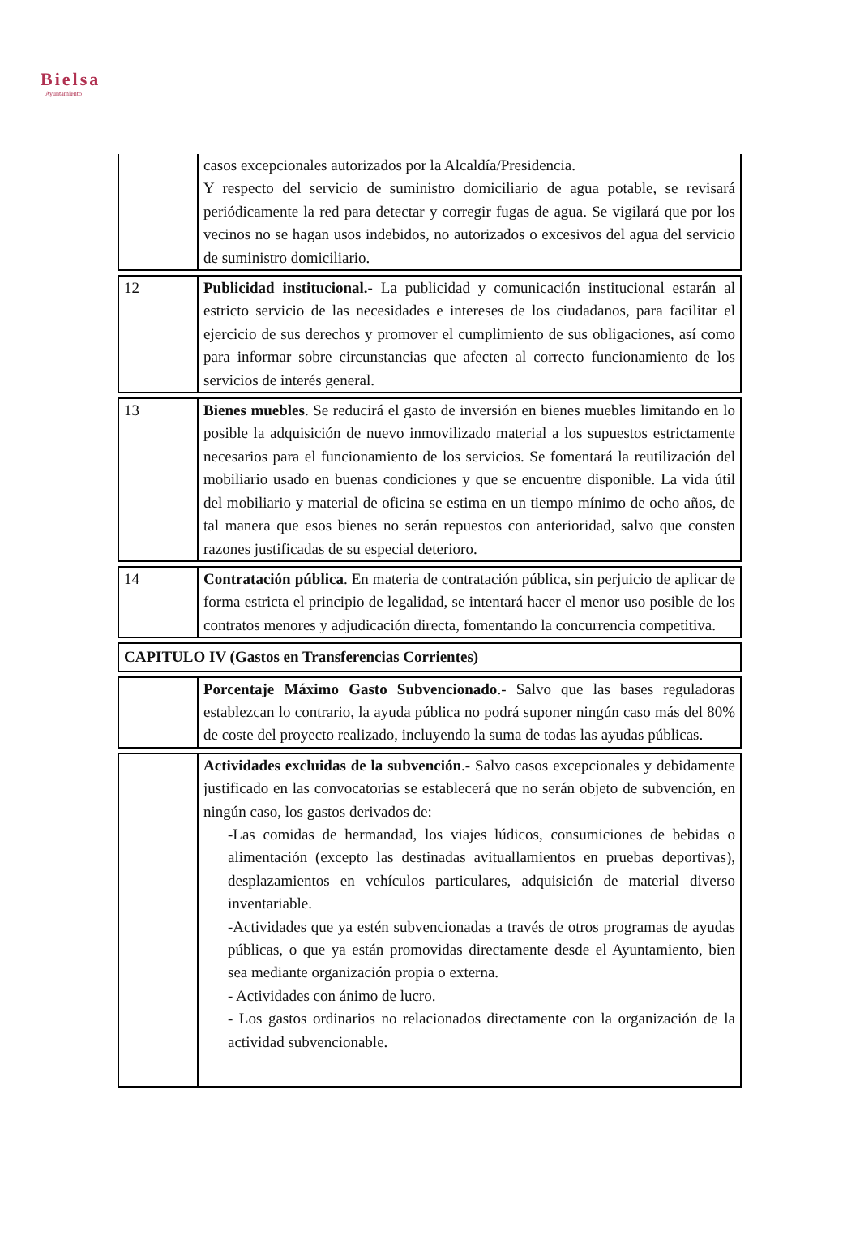Bielsa
Ayuntamiento
| | casos excepcionales autorizados por la Alcaldía/Presidencia. Y respecto del servicio de suministro domiciliario de agua potable, se revisará periódicamente la red para detectar y corregir fugas de agua. Se vigilará que por los vecinos no se hagan usos indebidos, no autorizados o excesivos del agua del servicio de suministro domiciliario. |
| 12 | Publicidad institucional.- La publicidad y comunicación institucional estarán al estricto servicio de las necesidades e intereses de los ciudadanos, para facilitar el ejercicio de sus derechos y promover el cumplimiento de sus obligaciones, así como para informar sobre circunstancias que afecten al correcto funcionamiento de los servicios de interés general. |
| 13 | Bienes muebles . Se reducirá el gasto de inversión en bienes muebles limitando en lo posible la adquisición de nuevo inmovilizado material a los supuestos estrictamente necesarios para el funcionamiento de los servicios. Se fomentará la reutilización del mobiliario usado en buenas condiciones y que se encuentre disponible. La vida útil del mobiliario y material de oficina se estima en un tiempo mínimo de ocho años, de tal manera que esos bienes no serán repuestos con anterioridad, salvo que consten razones justificadas de su especial deterioro. |
| 14 | Contratación pública . En materia de contratación pública, sin perjuicio de aplicar de forma estricta el principio de legalidad, se intentará hacer el menor uso posible de los contratos menores y adjudicación directa, fomentando la concurrencia competitiva. |
| CAPITULO IV (Gastos en Transferencias Corrientes) | |
| | Porcentaje Máximo Gasto Subvencionado .- Salvo que las bases reguladoras establezcan lo contrario, la ayuda pública no podrá suponer ningún caso más del 80% de coste del proyecto realizado, incluyendo la suma de todas las ayudas públicas. |
| | Actividades excluidas de la subvención .- Salvo casos excepcionales y debidamente justificado en las convocatorias se establecerá que no serán objeto de subvención, en ningún caso, los gastos derivados de: -Las comidas de hermandad, los viajes lúdicos, consumiciones de bebidas o alimentación (excepto las destinadas avituallamientos en pruebas deportivas), desplazamientos en vehículos particulares, adquisición de material diverso inventariable. -Actividades que ya estén subvencionadas a través de otros programas de ayudas públicas, o que ya están promovidas directamente desde el Ayuntamiento, bien sea mediante organización propia o externa. - Actividades con ánimo de lucro. - Los gastos ordinarios no relacionados directamente con la organización de la actividad subvencionable. |